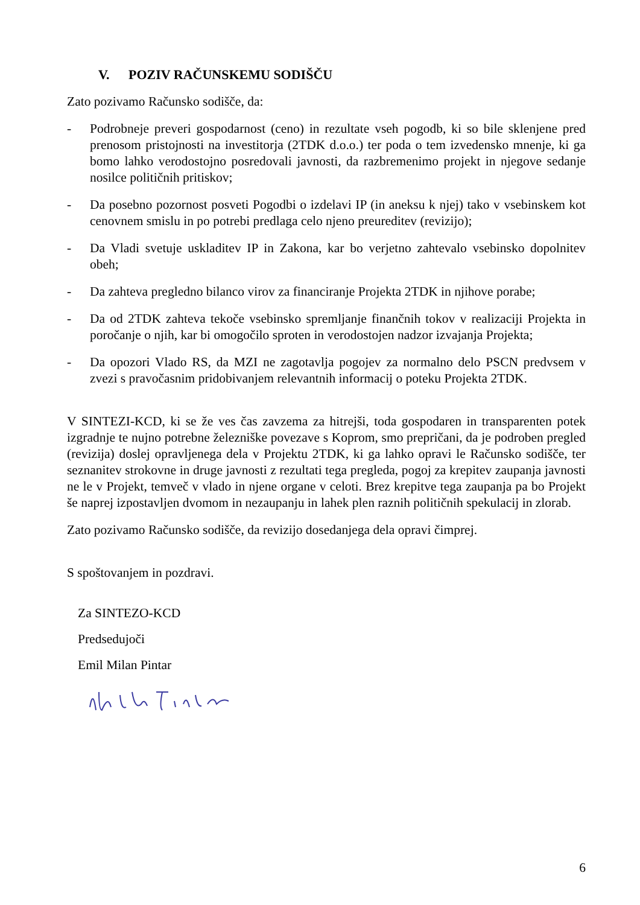V. POZIV RAČUNSKEMU SODIŠČU
Zato pozivamo Računsko sodišče, da:
- Podrobneje preveri gospodarnost (ceno) in rezultate vseh pogodb, ki so bile sklenjene pred prenosom pristojnosti na investitorja (2TDK d.o.o.) ter poda o tem izvedensko mnenje, ki ga bomo lahko verodostojno posredovali javnosti, da razbremenimo projekt in njegove sedanje nosilce političnih pritiskov;
- Da posebno pozornost posveti Pogodbi o izdelavi IP (in aneksu k njej) tako v vsebinskem kot cenovnem smislu in po potrebi predlaga celo njeno preureditev (revizijo);
- Da Vladi svetuje uskladitev IP in Zakona, kar bo verjetno zahtevalo vsebinsko dopolnitev obeh;
- Da zahteva pregledno bilanco virov za financiranje Projekta 2TDK in njihove porabe;
- Da od 2TDK zahteva tekoče vsebinsko spremljanje finančnih tokov v realizaciji Projekta in poročanje o njih, kar bi omogočilo sproten in verodostojen nadzor izvajanja Projekta;
- Da opozori Vlado RS, da MZI ne zagotavlja pogojev za normalno delo PSCN predvsem v zvezi s pravočasnim pridobivanjem relevantnih informacij o poteku Projekta 2TDK.
V SINTEZI-KCD, ki se že ves čas zavzema za hitrejši, toda gospodaren in transparenten potek izgradnje te nujno potrebne železniške povezave s Koprom, smo prepričani, da je podroben pregled (revizija) doslej opravljenega dela v Projektu 2TDK, ki ga lahko opravi le Računsko sodišče, ter seznanitev strokovne in druge javnosti z rezultati tega pregleda, pogoj za krepitev zaupanja javnosti ne le v Projekt, temveč v vlado in njene organe v celoti. Brez krepitve tega zaupanja pa bo Projekt še naprej izpostavljen dvomom in nezaupanju in lahek plen raznih političnih spekulacij in zlorab.
Zato pozivamo Računsko sodišče, da revizijo dosedanjega dela opravi čimprej.
S spoštovanjem in pozdravi.
Za SINTEZO-KCD
Predsedujoči
Emil Milan Pintar
6